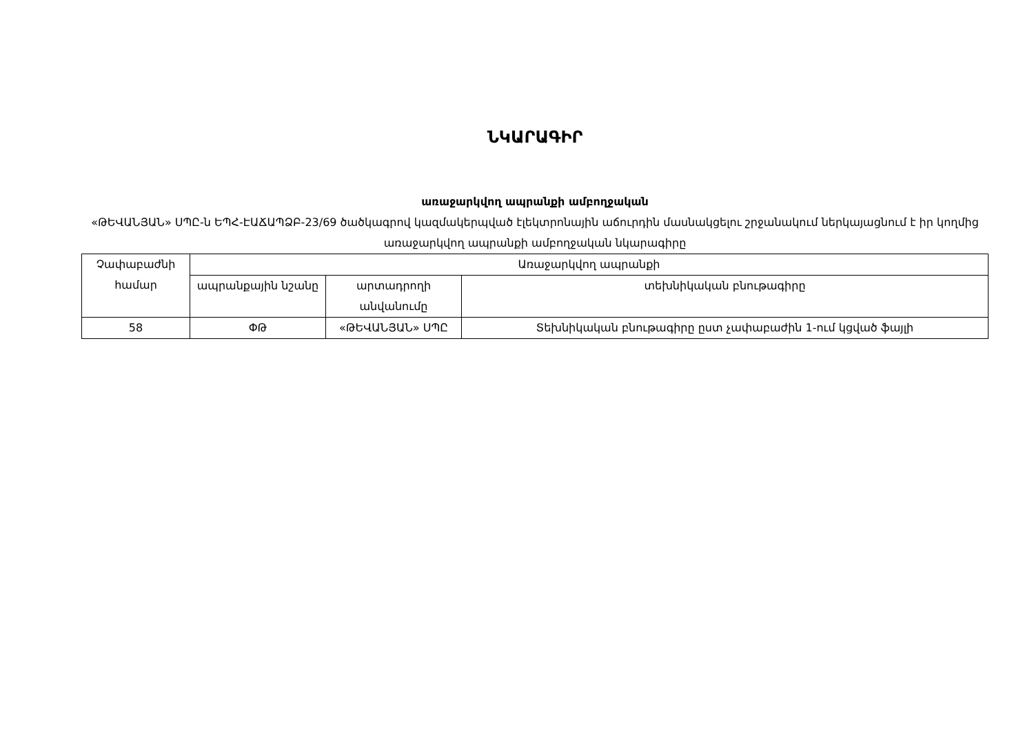ՆԿԱՐԱԳԻՐ
առաջարկվող ապրանքի ամբողջական
«ԹԵՎԱՆՅԱՆ» ՍՊԸ-ն ԵՊՀ-ԷԱՃԱՊՁԲ-23/69 ծածկագրով կազմակերպված էլեկտրոնային աճուրդին մասնակցելու շրջանակում ներկայացնում է իր կողմից առաջարկվող ապրանքի ամբողջական նկարագիրը
| Չափաբաժնի համար | Առաջարկվող ապրանքի | | |
| --- | --- | --- | --- |
| | ապրանքային նշանը | արտադրողի անվանումը | տեխնիկական բնութագիրը |
| 58 | ՓԹ | «ԹԵՎԱՆՅԱՆ» ՍՊԸ | Տեխնիկական բնութագիրը ըստ չափաբաժին 1-ում կցված ֆայլի |